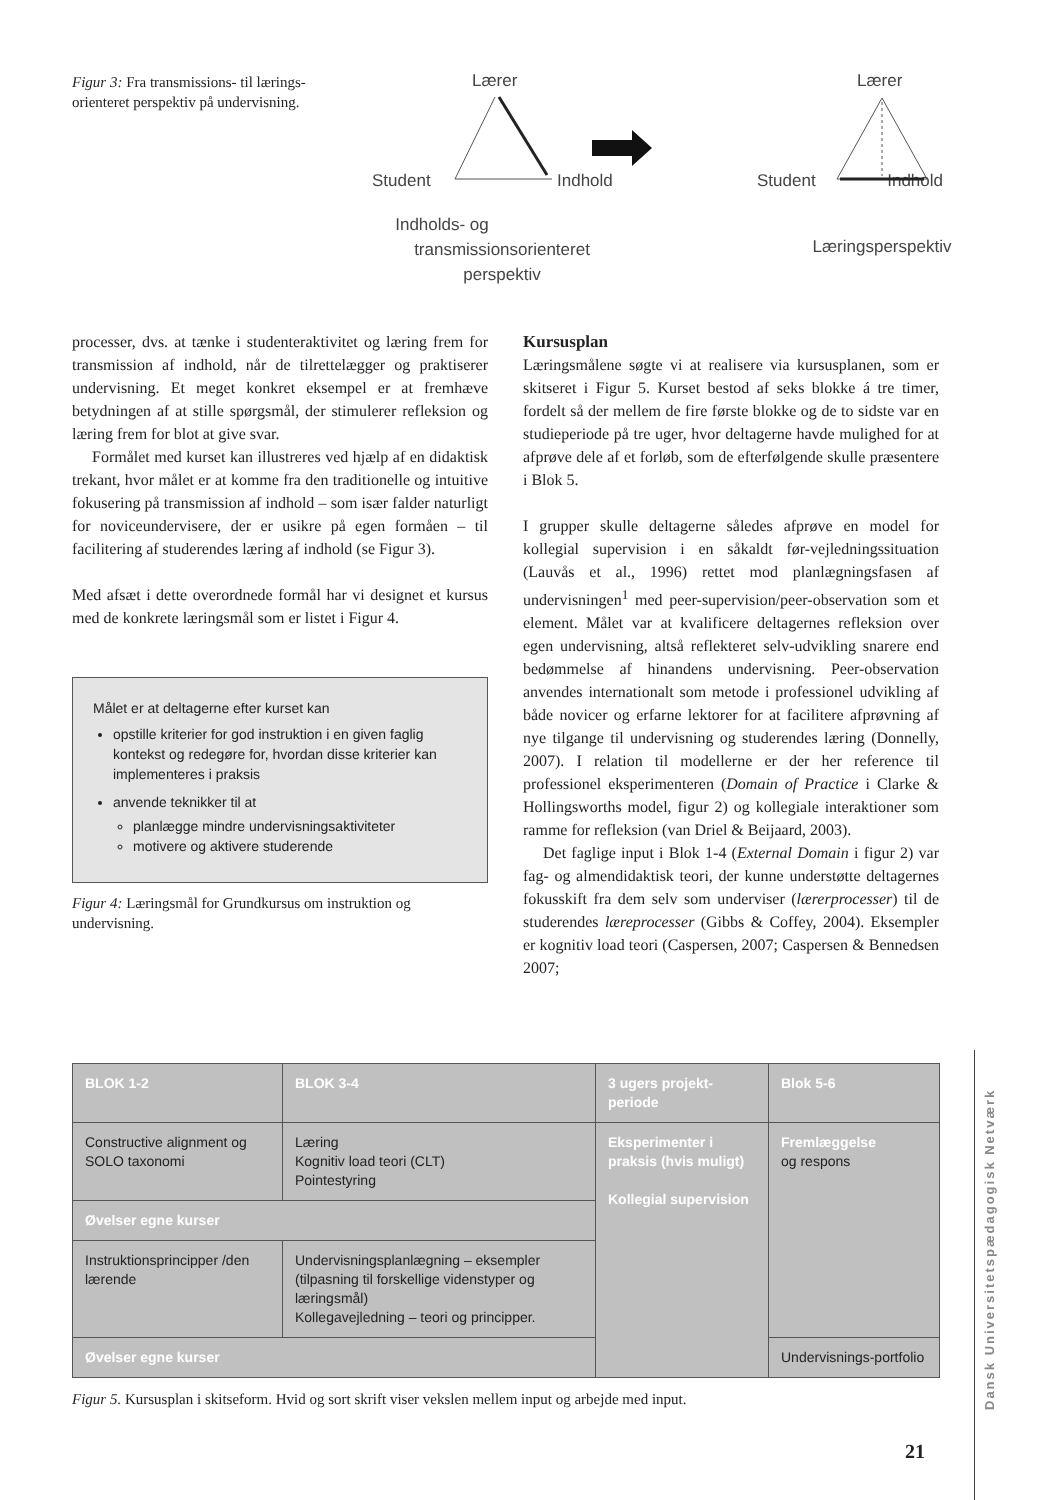Figur 3: Fra transmissions- til lærings-orienteret perspektiv på undervisning.
Lærer
Student
Indhold
Indholds- og
transmissionsorienteret
perspektiv
Lærer
Student
Indhold
Læringsperspektiv
processer, dvs. at tænke i studenteraktivitet og læring frem for transmission af indhold, når de tilrettelægger og praktiserer undervisning. Et meget konkret eksempel er at fremhæve betydningen af at stille spørgsmål, der stimulerer refleksion og læring frem for blot at give svar.
Formålet med kurset kan illustreres ved hjælp af en didaktisk trekant, hvor målet er at komme fra den traditionelle og intuitive fokusering på transmission af indhold – som især falder naturligt for noviceundervisere, der er usikre på egen formåen – til facilitering af studerendes læring af indhold (se Figur 3).
Med afsæt i dette overordnede formål har vi designet et kursus med de konkrete læringsmål som er listet i Figur 4.
Målet er at deltagerne efter kurset kan
opstille kriterier for god instruktion i en given faglig kontekst og redegøre for, hvordan disse kriterier kan implementeres i praksis
anvende teknikker til at
planlægge mindre undervisningsaktiviteter
motivere og aktivere studerende
Figur 4: Læringsmål for Grundkursus om instruktion og undervisning.
Kursusplan
Læringsmålene søgte vi at realisere via kursusplanen, som er skitseret i Figur 5. Kurset bestod af seks blokke á tre timer, fordelt så der mellem de fire første blokke og de to sidste var en studieperiode på tre uger, hvor deltagerne havde mulighed for at afprøve dele af et forløb, som de efterfølgende skulle præsentere i Blok 5.
I grupper skulle deltagerne således afprøve en model for kollegial supervision i en såkaldt før-vejledningssituation (Lauvås et al., 1996) rettet mod planlægningsfasen af undervisningen<sup>1</sup> med peer-supervision/peer-observation som et element. Målet var at kvalificere deltagernes refleksion over egen undervisning, altså reflekteret selv-udvikling snarere end bedømmelse af hinandens undervisning. Peer-observation anvendes internationalt som metode i professionel udvikling af både novicer og erfarne lektorer for at facilitere afprøvning af nye tilgange til undervisning og studerendes læring (Donnelly, 2007). I relation til modellerne er der her reference til professionel eksperimenteren (Domain of Practice i Clarke & Hollingsworths model, figur 2) og kollegiale interaktioner som ramme for refleksion (van Driel & Beijaard, 2003).
Det faglige input i Blok 1-4 (External Domain i figur 2) var fag- og almendidaktisk teori, der kunne understøtte deltagernes fokusskift fra dem selv som underviser (lærerprocesser) til de studerendes læreprocesser (Gibbs & Coffey, 2004). Eksempler er kognitiv load teori (Caspersen, 2007; Caspersen & Bennedsen 2007;
| BLOK 1-2 | BLOK 3-4 | 3 ugers projekt-periode | Blok 5-6 |
| Constructive alignment og SOLO taxonomi | Læring Kognitiv load teori (CLT) Pointestyring | Eksperimenter i praksis (hvis muligt) Kollegial supervision | Fremlæggelse og respons |
| Øvelser egne kurser | | | |
| Instruktionsprincipper /den lærende | Undervisningsplanlægning – eksempler (tilpasning til forskellige videnstyper og læringsmål) Kollegavejledning – teori og principper. | | |
| Øvelser egne kurser | | | Undervisnings-portfolio |
Figur 5. Kursusplan i skitseform. Hvid og sort skrift viser vekslen mellem input og arbejde med input.
Dansk Universitetspædagogisk Netværk
21